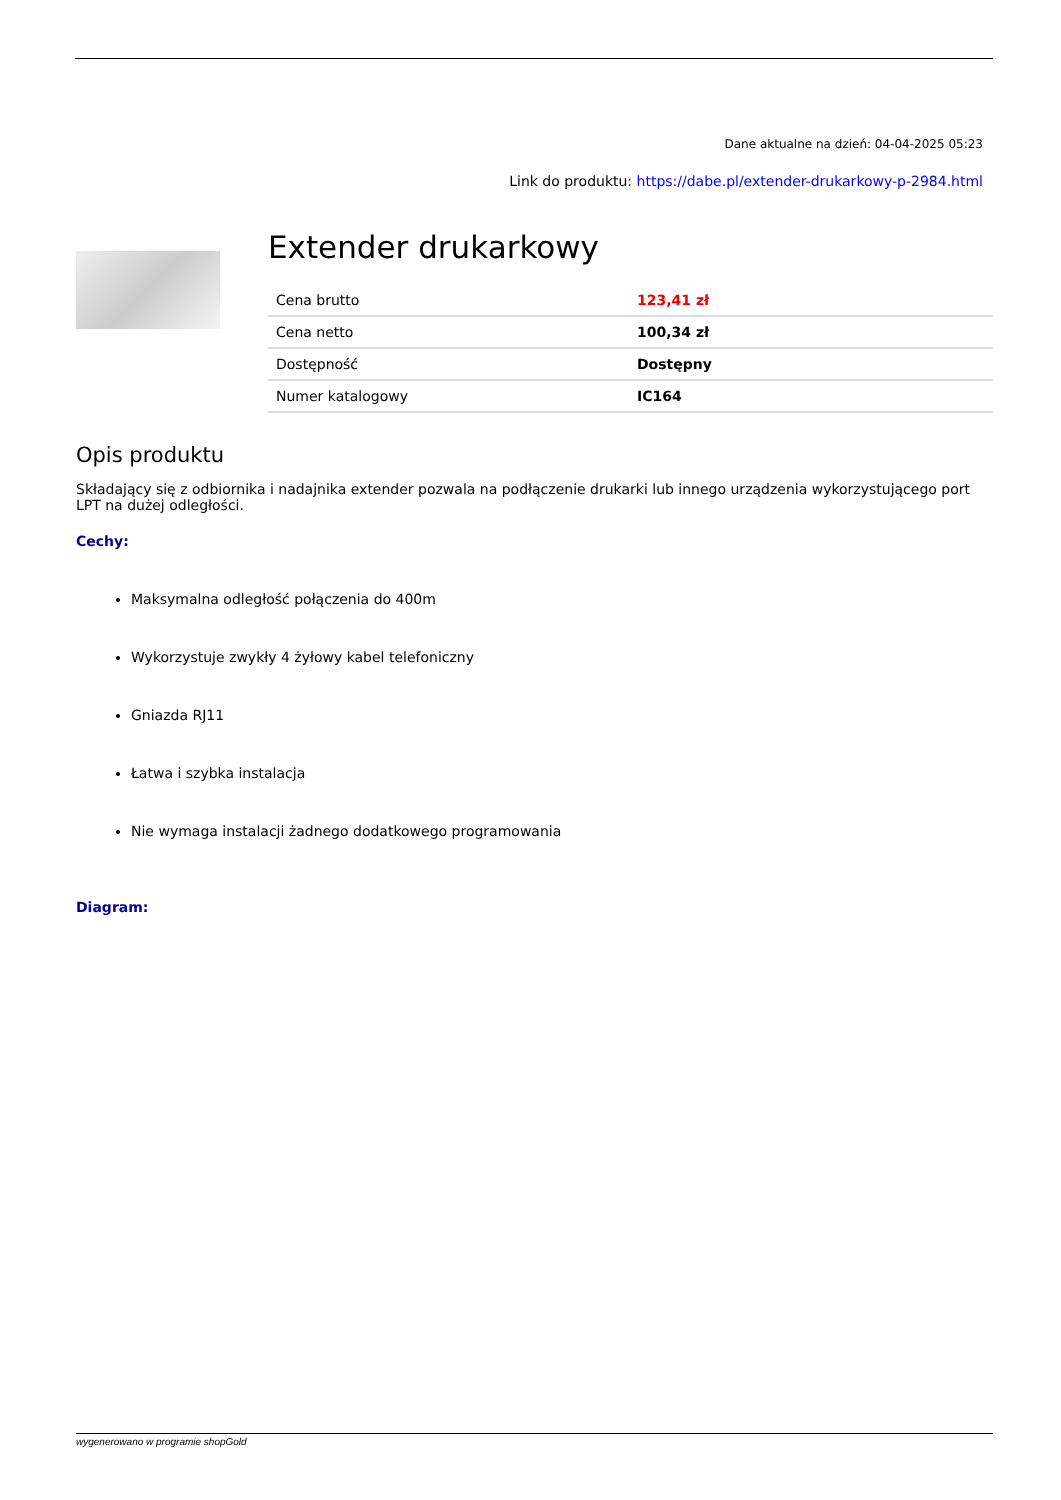Dane aktualne na dzień: 04-04-2025 05:23
Link do produktu: https://dabe.pl/extender-drukarkowy-p-2984.html
Extender drukarkowy
| Cena brutto | 123,41 zł |
| Cena netto | 100,34 zł |
| Dostępność | Dostępny |
| Numer katalogowy | IC164 |
Opis produktu
Składający się z odbiornika i nadajnika extender pozwala na podłączenie drukarki lub innego urządzenia wykorzystującego port LPT na dużej odległości.
Cechy:
Maksymalna odległość połączenia do 400m
Wykorzystuje zwykły 4 żyłowy kabel telefoniczny
Gniazda RJ11
Łatwa i szybka instalacja
Nie wymaga instalacji żadnego dodatkowego programowania
Diagram:
wygenerowano w programie shopGold